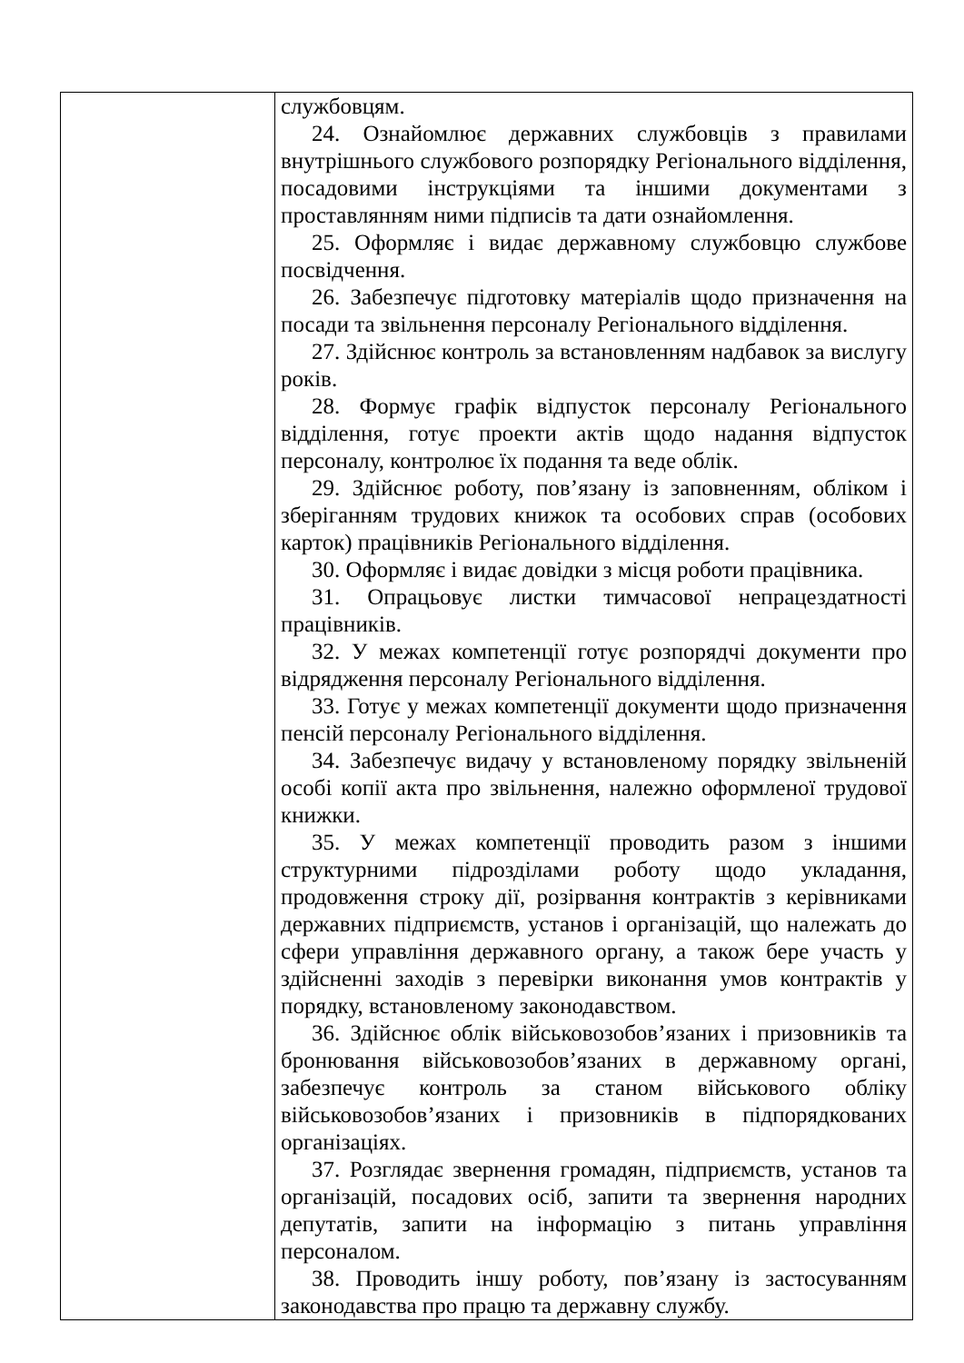| | службовцям. 24. Ознайомлює державних службовців з правилами внутрішнього службового розпорядку Регіонального відділення, посадовими інструкціями та іншими документами з проставлянням ними підписів та дати ознайомлення. 25. Оформляє і видає державному службовцю службове посвідчення. 26. Забезпечує підготовку матеріалів щодо призначення на посади та звільнення персоналу Регіонального відділення. 27. Здійснює контроль за встановленням надбавок за вислугу років. 28. Формує графік відпусток персоналу Регіонального відділення, готує проекти актів щодо надання відпусток персоналу, контролює їх подання та веде облік. 29. Здійснює роботу, пов’язану із заповненням, обліком і зберіганням трудових книжок та особових справ (особових карток) працівників Регіонального відділення. 30. Оформляє і видає довідки з місця роботи працівника. 31. Опрацьовує листки тимчасової непрацездатності працівників. 32. У межах компетенції готує розпорядчі документи про відрядження персоналу Регіонального відділення. 33. Готує у межах компетенції документи щодо призначення пенсій персоналу Регіонального відділення. 34. Забезпечує видачу у встановленому порядку звільненій особі копії акта про звільнення, належно оформленої трудової книжки. 35. У межах компетенції проводить разом з іншими структурними підрозділами роботу щодо укладання, продовження строку дії, розірвання контрактів з керівниками державних підприємств, установ і організацій, що належать до сфери управління державного органу, а також бере участь у здійсненні заходів з перевірки виконання умов контрактів у порядку, встановленому законодавством. 36. Здійснює облік військовозобов’язаних і призовників та бронювання військовозобов’язаних в державному органі, забезпечує контроль за станом військового обліку військовозобов’язаних і призовників в підпорядкованих організаціях. 37. Розглядає звернення громадян, підприємств, установ та організацій, посадових осіб, запити та звернення народних депутатів, запити на інформацію з питань управління персоналом. 38. Проводить іншу роботу, пов’язану із застосуванням законодавства про працю та державну службу. |